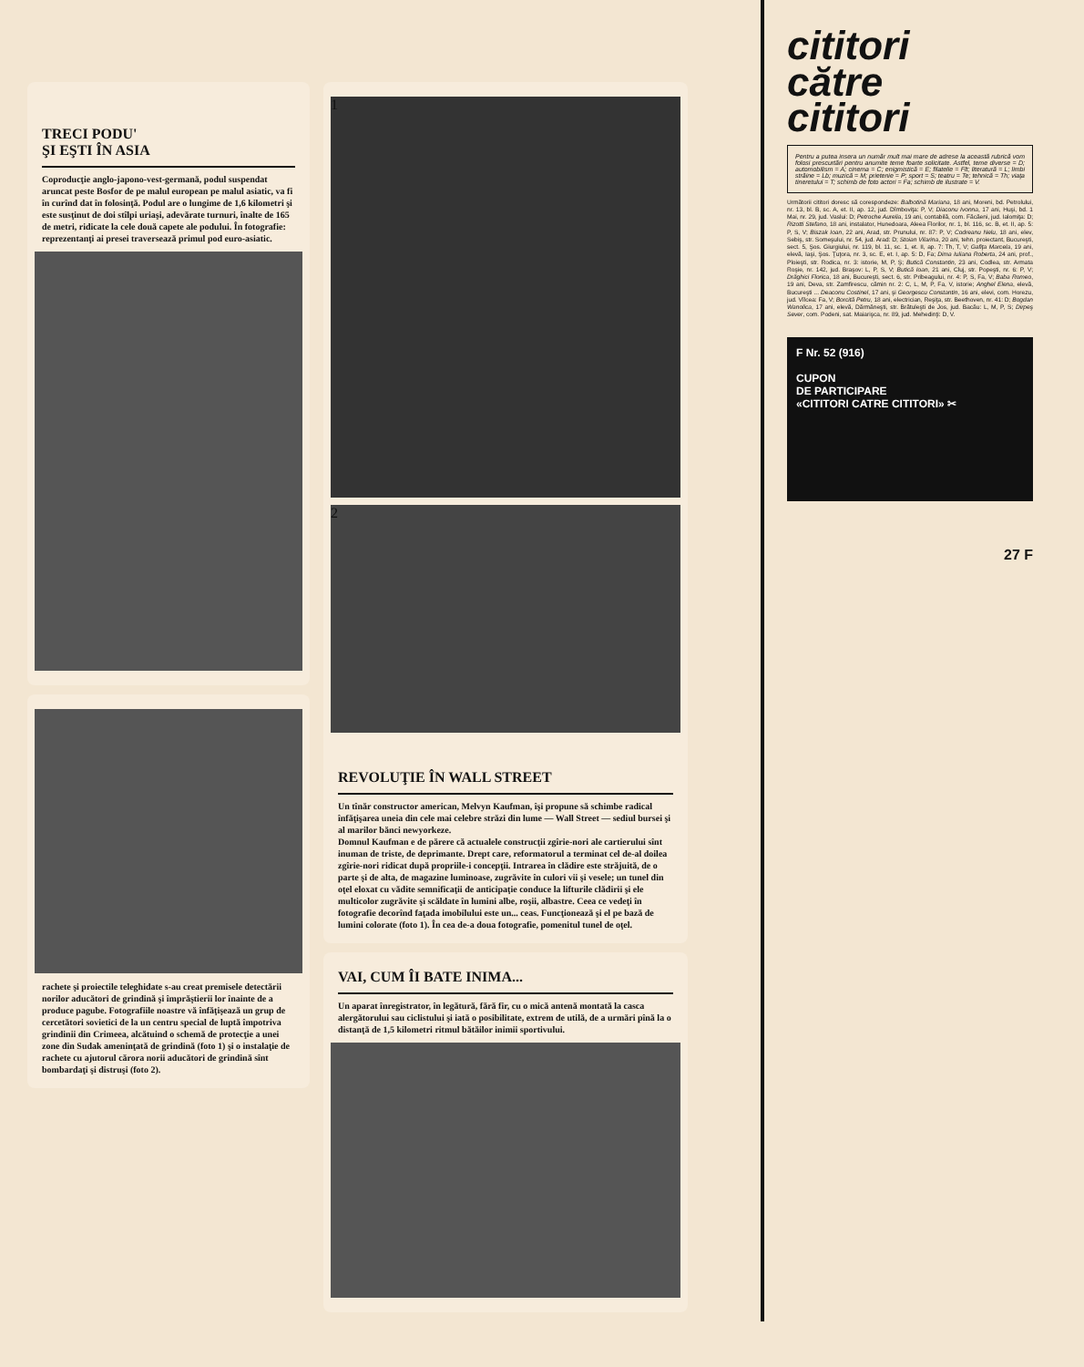TRECI PODU'
ŞI EŞTI ÎN ASIA
Coproducţie anglo-japono-vest-germană, podul suspendat aruncat peste Bosfor de pe malul european pe malul asiatic, va fi în curînd dat în folosinţă. Podul are o lungime de 1,6 kilometri şi este susţinut de doi stîlpi uriaşi, adevărate turnuri, înalte de 165 de metri, ridicate la cele două capete ale podului. În fotografie: reprezentanţi ai presei traversează primul pod euro-asiatic.
rachete şi proiectile teleghidate s-au creat premisele detectării norilor aducători de grindină şi împrăştierii lor înainte de a produce pagube. Fotografiile noastre vă înfăţişează un grup de cercetători sovietici de la un centru special de luptă împotriva grindinii din Crimeea, alcătuind o schemă de protecţie a unei zone din Sudak ameninţată de grindină (foto 1) şi o instalaţie de rachete cu ajutorul cărora norii aducători de grindină sînt bombardaţi şi distruşi (foto 2).
1
2
REVOLUŢIE ÎN WALL STREET
Un tînăr constructor american, Melvyn Kaufman, îşi propune să schimbe radical înfăţişarea uneia din cele mai celebre străzi din lume — Wall Street — sediul bursei şi al marilor bănci newyorkeze.
Domnul Kaufman e de părere că actualele construcţii zgîrie-nori ale cartierului sînt inuman de triste, de deprimante. Drept care, reformatorul a terminat cel de-al doilea zgîrie-nori ridicat după propriile-i concepţii. Intrarea în clădire este străjuită, de o parte şi de alta, de magazine luminoase, zugrăvite în culori vii şi vesele; un tunel din oţel eloxat cu vădite semnificaţii de anticipaţie conduce la lifturile clădirii şi ele multicolor zugrăvite şi scăldate în lumini albe, roşii, albastre. Ceea ce vedeţi în fotografie decorînd faţada imobilului este un... ceas. Funcţionează şi el pe bază de lumini colorate (foto 1). În cea de-a doua fotografie, pomenitul tunel de oţel.
VAI, CUM ÎI BATE INIMA...
Un aparat înregistrator, în legătură, fără fir, cu o mică antenă montată la casca alergătorului sau ciclistului şi iată o posibilitate, extrem de utilă, de a urmări pînă la o distanţă de 1,5 kilometri ritmul bătăilor inimii sportivului.
cititori
către
cititori
Pentru a putea insera un număr mult mai mare de adrese la această rubrică vom folosi prescurtări pentru anumite teme foarte solicitate. Astfel, teme diverse = D; automobilism = A; cinema = C; enigmistică = E; filatelie = Flt; literatură = L; limbi străine = Lb; muzică = M; prietenie = P; sport = S; teatru = Te; tehnică = Th; viaţa tineretului = T; schimb de foto actori = Fa; schimb de ilustrate = V.
Următorii cititori doresc să corespondeze: Balbotină Mariana, 18 ani, Moreni, bd. Petrolului, nr. 13, bl. B, sc. A, et. II, ap. 12, jud. Dîmboviţa: P, V; Diaconu Ivonna, 17 ani, Huşi, bd. 1 Mai, nr. 29, jud. Vaslui: D; Petroche Aurelia, 19 ani, contabilă, com. Făcăeni, jud. Ialomiţa: D; Rizotti Stefano, 18 ani, instalator, Hunedoara, Aleea Florilor, nr. 1, bl. 116, sc. B, et. II, ap. 5: P, S, V; Biszak Ioan, 22 ani, Arad, str. Prunului, nr. 87: P, V; Codreanu Nelu, 18 ani, elev, Sebiş, str. Someşului, nr. 54, jud. Arad: D; Stoian Vilarina, 20 ani, tehn. proiectant, Bucureşti, sect. 5, Şos. Giurgiului, nr. 119, bl. 11, sc. 1, et. II, ap. 7: Th, T, V; Gafiţa Marcela, 19 ani, elevă, Iaşi, Şos. Ţuţora, nr. 3, sc. E, et. I, ap. 5: D, Fa; Dima Iuliana Roberta, 24 ani, prof., Ploieşti, str. Rodica, nr. 3: istorie, M, P, Ş; Butică Constantin, 23 ani, Codlea, str. Armata Roşie, nr. 142, jud. Braşov: L, P, S, V; Butică Ioan, 21 ani, Cluj, str. Popeşti, nr. 6: P, V; Drăghici Florica, 18 ani, Bucureşti, sect. 6, str. Pribeagului, nr. 4: P, S, Fa, V; Baba Romeo, 19 ani, Deva, str. Zamfirescu, cămin nr. 2: C, L, M, P, Fa, V, istorie; Anghel Elena, elevă, Bucureşti ... Deaconu Costinel, 17 ani, şi Georgescu Constantin, 16 ani, elevi, com. Horezu, jud. Vîlcea: Fa, V; Borcită Petru, 18 ani, electrician, Reşiţa, str. Beethoven, nr. 41: D; Bogdan Wanolica, 17 ani, elevă, Dărmăneşti, str. Brătuleşti de Jos, jud. Bacău: L, M, P, S; Dirpeş Sever, com. Podeni, sat. Maiarişca, nr. 89, jud. Mehedinţi: D, V.
F Nr. 52 (916)
CUPON
DE PARTICIPARE
«CITITORI CATRE CITITORI» ✂
27 F